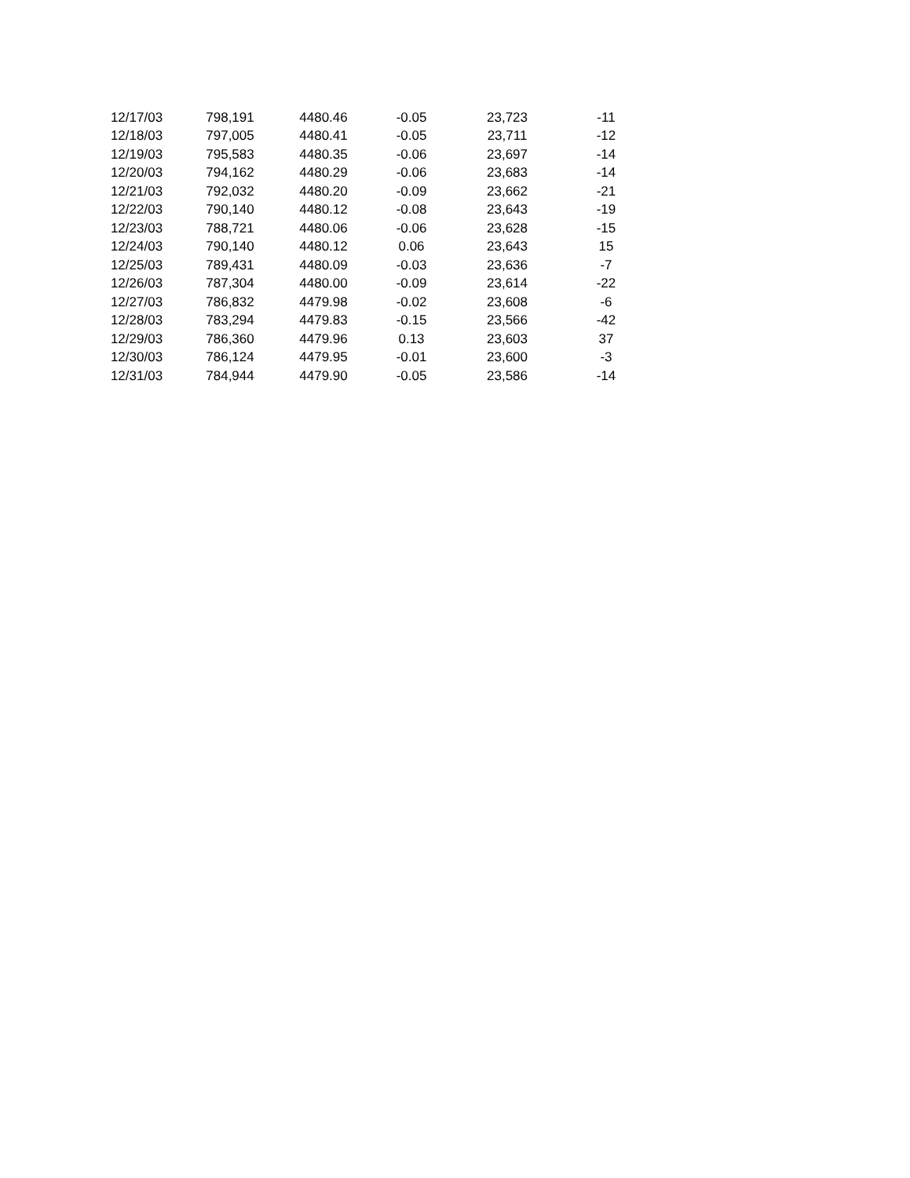| 12/17/03 | 798,191 | 4480.46 | -0.05 | 23,723 | -11 |
| 12/18/03 | 797,005 | 4480.41 | -0.05 | 23,711 | -12 |
| 12/19/03 | 795,583 | 4480.35 | -0.06 | 23,697 | -14 |
| 12/20/03 | 794,162 | 4480.29 | -0.06 | 23,683 | -14 |
| 12/21/03 | 792,032 | 4480.20 | -0.09 | 23,662 | -21 |
| 12/22/03 | 790,140 | 4480.12 | -0.08 | 23,643 | -19 |
| 12/23/03 | 788,721 | 4480.06 | -0.06 | 23,628 | -15 |
| 12/24/03 | 790,140 | 4480.12 | 0.06 | 23,643 | 15 |
| 12/25/03 | 789,431 | 4480.09 | -0.03 | 23,636 | -7 |
| 12/26/03 | 787,304 | 4480.00 | -0.09 | 23,614 | -22 |
| 12/27/03 | 786,832 | 4479.98 | -0.02 | 23,608 | -6 |
| 12/28/03 | 783,294 | 4479.83 | -0.15 | 23,566 | -42 |
| 12/29/03 | 786,360 | 4479.96 | 0.13 | 23,603 | 37 |
| 12/30/03 | 786,124 | 4479.95 | -0.01 | 23,600 | -3 |
| 12/31/03 | 784,944 | 4479.90 | -0.05 | 23,586 | -14 |